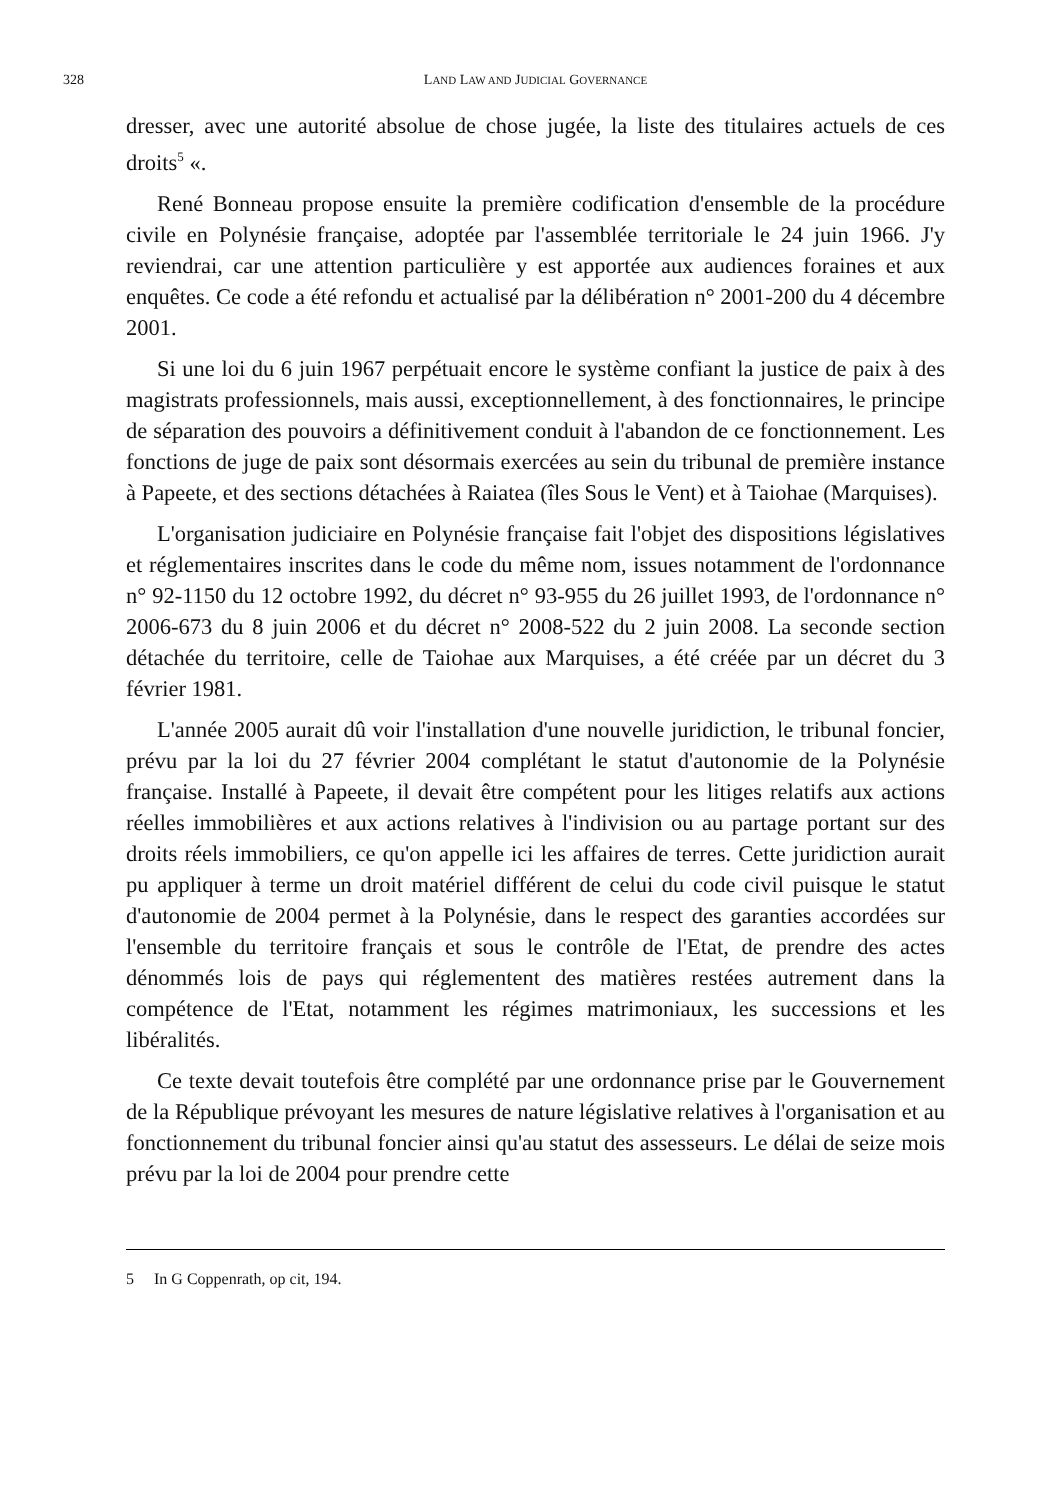328 LAND LAW AND JUDICIAL GOVERNANCE
dresser, avec une autorité absolue de chose jugée, la liste des titulaires actuels de ces droits<sup>5</sup> «.
René Bonneau propose ensuite la première codification d'ensemble de la procédure civile en Polynésie française, adoptée par l'assemblée territoriale le 24 juin 1966. J'y reviendrai, car une attention particulière y est apportée aux audiences foraines et aux enquêtes. Ce code a été refondu et actualisé par la délibération n° 2001-200 du 4 décembre 2001.
Si une loi du 6 juin 1967 perpétuait encore le système confiant la justice de paix à des magistrats professionnels, mais aussi, exceptionnellement, à des fonctionnaires, le principe de séparation des pouvoirs a définitivement conduit à l'abandon de ce fonctionnement. Les fonctions de juge de paix sont désormais exercées au sein du tribunal de première instance à Papeete, et des sections détachées à Raiatea (îles Sous le Vent) et à Taiohae (Marquises).
L'organisation judiciaire en Polynésie française fait l'objet des dispositions législatives et réglementaires inscrites dans le code du même nom, issues notamment de l'ordonnance n° 92-1150 du 12 octobre 1992, du décret n° 93-955 du 26 juillet 1993, de l'ordonnance n° 2006-673 du 8 juin 2006 et du décret n° 2008-522 du 2 juin 2008. La seconde section détachée du territoire, celle de Taiohae aux Marquises, a été créée par un décret du 3 février 1981.
L'année 2005 aurait dû voir l'installation d'une nouvelle juridiction, le tribunal foncier, prévu par la loi du 27 février 2004 complétant le statut d'autonomie de la Polynésie française. Installé à Papeete, il devait être compétent pour les litiges relatifs aux actions réelles immobilières et aux actions relatives à l'indivision ou au partage portant sur des droits réels immobiliers, ce qu'on appelle ici les affaires de terres. Cette juridiction aurait pu appliquer à terme un droit matériel différent de celui du code civil puisque le statut d'autonomie de 2004 permet à la Polynésie, dans le respect des garanties accordées sur l'ensemble du territoire français et sous le contrôle de l'Etat, de prendre des actes dénommés lois de pays qui réglementent des matières restées autrement dans la compétence de l'Etat, notamment les régimes matrimoniaux, les successions et les libéralités.
Ce texte devait toutefois être complété par une ordonnance prise par le Gouvernement de la République prévoyant les mesures de nature législative relatives à l'organisation et au fonctionnement du tribunal foncier ainsi qu'au statut des assesseurs. Le délai de seize mois prévu par la loi de 2004 pour prendre cette
5 In G Coppenrath, op cit, 194.